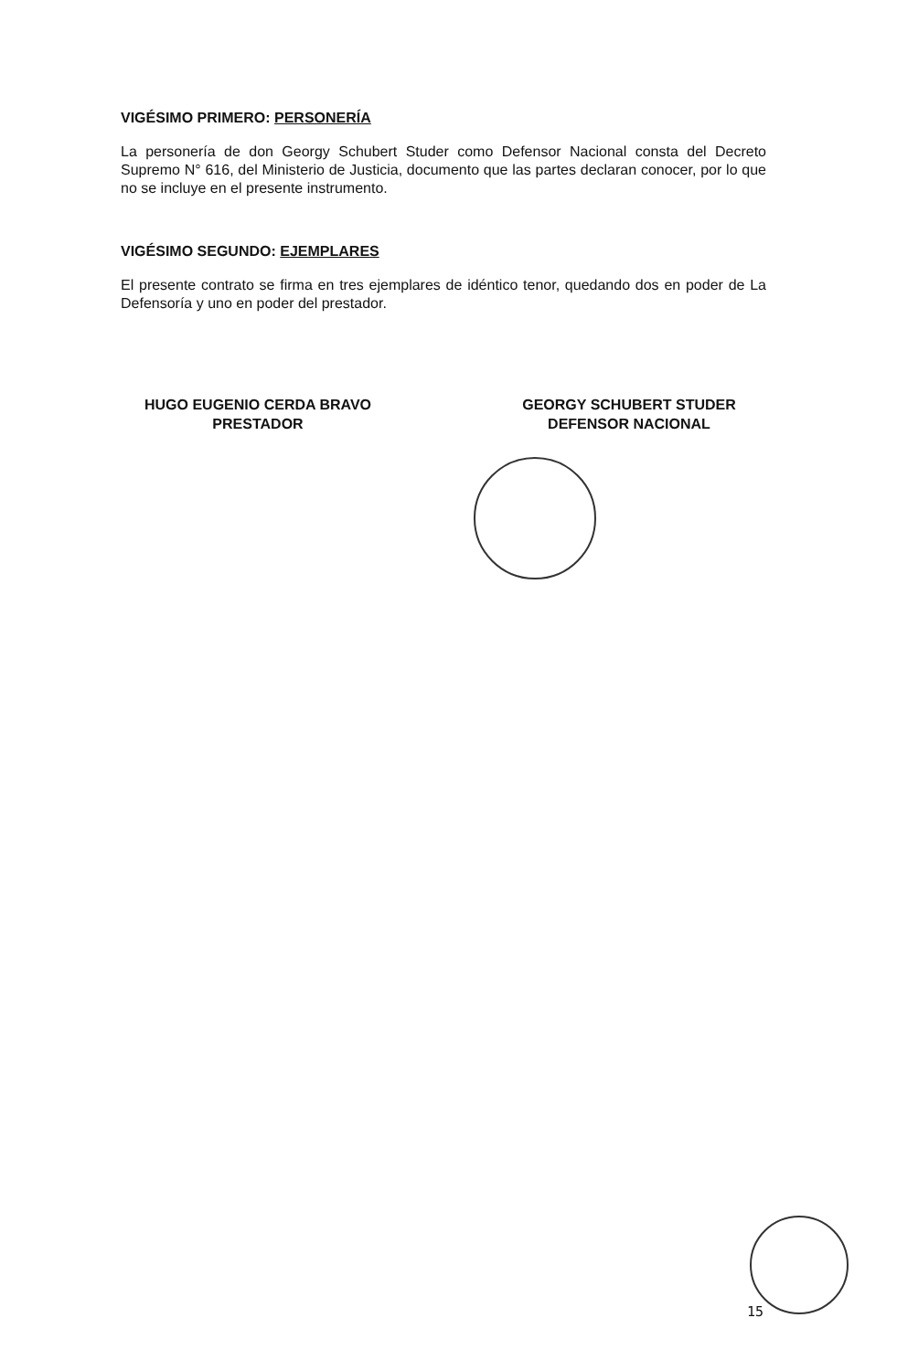VIGÉSIMO PRIMERO: PERSONERÍA
La personería de don Georgy Schubert Studer como Defensor Nacional consta del Decreto Supremo N° 616, del Ministerio de Justicia, documento que las partes declaran conocer, por lo que no se incluye en el presente instrumento.
VIGÉSIMO SEGUNDO: EJEMPLARES
El presente contrato se firma en tres ejemplares de idéntico tenor, quedando dos en poder de La Defensoría y uno en poder del prestador.
HUGO EUGENIO CERDA BRAVO
PRESTADOR
GEORGY SCHUBERT STUDER
DEFENSOR NACIONAL
15